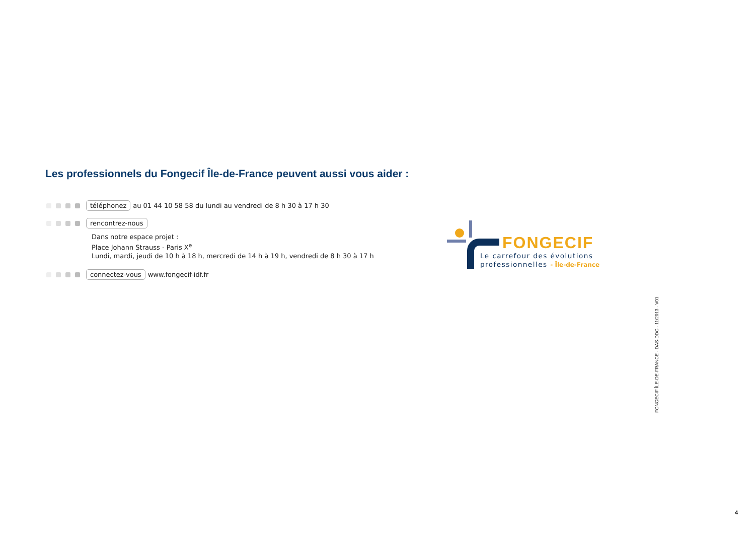Les professionnels du Fongecif Île-de-France peuvent aussi vous aider :
téléphonez au 01 44 10 58 58 du lundi au vendredi de 8 h 30 à 17 h 30
rencontrez-nous
Dans notre espace projet :
Place Johann Strauss - Paris X<sup>e</sup>
Lundi, mardi, jeudi de 10 h à 18 h, mercredi de 14 h à 19 h, vendredi de 8 h 30 à 17 h
connectez-vous www.fongecif-idf.fr
FONGECIF
Le carrefour des évolutions
professionnelles - Île-de-France
FONGECIF ÎLE-DE-FRANCE - DAS-DDC - 11/2013 - V01
4